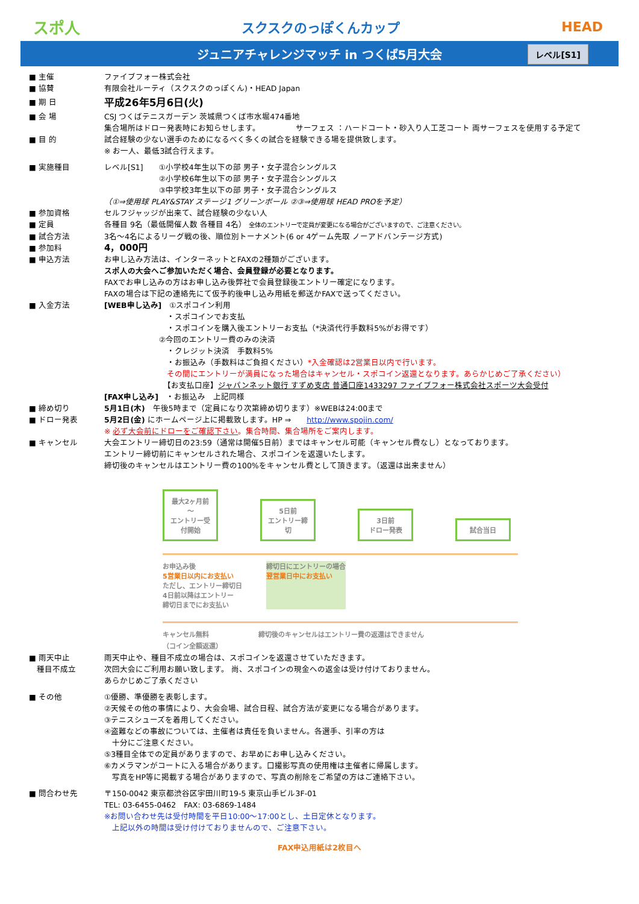スポ人 スクスクのっぽくんカップ HEAD
ジュニアチャレンジマッチ in つくば5月大会 レベル[S1]
■ 主催 ファイブフォー株式会社
■ 協賛 有限会社ルーティ（スクスクのっぽくん)・HEAD Japan
■ 期 日
平成26年5月6日(火)
■ 会 場 CSJ つくばテニスガーデン 茨城県つくば市水堀474番地
集合場所はドロー発表時にお知らせします。　　　　　サーフェス ：ハードコート・砂入り人工芝コート 両サーフェスを使用する予定て
■ 目 的 試合経験の少ない選手のためになるべく多くの試合を経験できる場を提供致します。
※ お一人、最低3試合行えます。
■ 実施種目 レベル[S1]　　①小学校4年生以下の部 男子・女子混合シングルス
　　　　　　　②小学校6年生以下の部 男子・女子混合シングルス
　　　　　　　③中学校3年生以下の部 男子・女子混合シングルス
（①⇒使用球 PLAY&STAY ステージ1 グリーンボール ②③⇒使用球 HEAD PROを予定）
■ 参加資格 セルフジャッジが出来て、試合経験の少ない人
■ 定員 各種目 9名（最低開催人数 各種目 4名） 全体のエントリーで定員が変更になる場合がございますので、ご注意ください。
■ 試合方法 3名～4名によるリーグ戦の後、順位別トーナメント(6 or 4ゲーム先取 ノーアドバンテージ方式)
■ 参加料
4，000円
■ 申込方法 お申し込み方法は、インターネットとFAXの2種類がございます。
スポ人の大会へご参加いただく場合、会員登録が必要となります。
FAXでお申し込みの方はお申し込み後弊社で会員登録後エントリー確定になります。
FAXの場合は下記の連絡先にて仮予約後申し込み用紙を郵送かFAXで送ってください。
■ 入金方法 [WEB申し込み]　①スポコイン利用
　　　　　　　　・スポコインでお支払
　　　　　　　　・スポコインを購入後エントリーお支払（*決済代行手数料5%がお得です）
　　　　　　　②今回のエントリー費のみの決済
　　　　　　　　・クレジット決済　手数料5%
　　　　　　　　・お振込み（手数料はご負担ください）*入金確認は2営業日以内で行います。
　　　　　　　　その間にエントリーが満員になった場合はキャンセル・スポコイン返還となります。あらかじめご了承ください）
　　　　　　　　【お支払口座】ジャパンネット銀行 すずめ支店 普通口座1433297 ファイブフォー株式会社スポーツ大会受付
[FAX申し込み]　・お振込み　上記同様
■ 締め切り 5月1日(木)　午後5時まで（定員になり次第締め切ります）※WEBは24:00まで
■ ドロー発表 5月2日(金) にホームページ上に掲載致します。HP ⇒　　http://www.spojin.com/
※ 必ず大会前にドローをご確認下さい。集合時間、集合場所をご案内します。
■ キャンセル 大会エントリー締切日の23:59（通常は開催5日前）まではキャンセル可能（キャンセル費なし）となっております。
エントリー締切前にキャンセルされた場合、スポコインを返還いたします。
締切後のキャンセルはエントリー費の100%をキャンセル費として頂きます。（返還は出来ません）
最大2ヶ月前～
エントリー受付開始 5日前
エントリー締切 3日前
ドロー発表 試合当日
お申込み後
5営業日以内にお支払い
ただし、エントリー締切日
4日前以降はエントリー
締切日までにお支払い
締切日にエントリーの場合
翌営業日中にお支払い
キャンセル無料
（コイン全額返還）
締切後のキャンセルはエントリー費の返還はできません
■ 雨天中止
　種目不成立
雨天中止や、種目不成立の場合は、スポコインを返還させていただきます。
次回大会にご利用お願い致します。 尚、スポコインの現金への返金は受け付けておりません。
あらかじめご了承ください
■ その他 ①優勝、準優勝を表彰します。
②天候その他の事情により、大会会場、試合日程、試合方法が変更になる場合があります。
③テニスシューズを着用してください。
④盗難などの事故については、主催者は責任を負いません。各選手、引率の方は
　十分にご注意ください。
⑤3種目全体での定員がありますので、お早めにお申し込みください。
⑥カメラマンがコートに入る場合があります。口撮影写真の使用権は主催者に帰属します。
　写真をHP等に掲載する場合がありますので、写真の削除をご希望の方はご連絡下さい。
■ 問合わせ先 〒150-0042 東京都渋谷区宇田川町19-5 東京山手ビル3F-01
TEL: 03-6455-0462　FAX: 03-6869-1484
※お問い合わせ先は受付時間を平日10:00～17:00とし、土日定休となります。
　上記以外の時間は受け付けておりませんので、ご注意下さい。
FAX申込用紙は2枚目へ